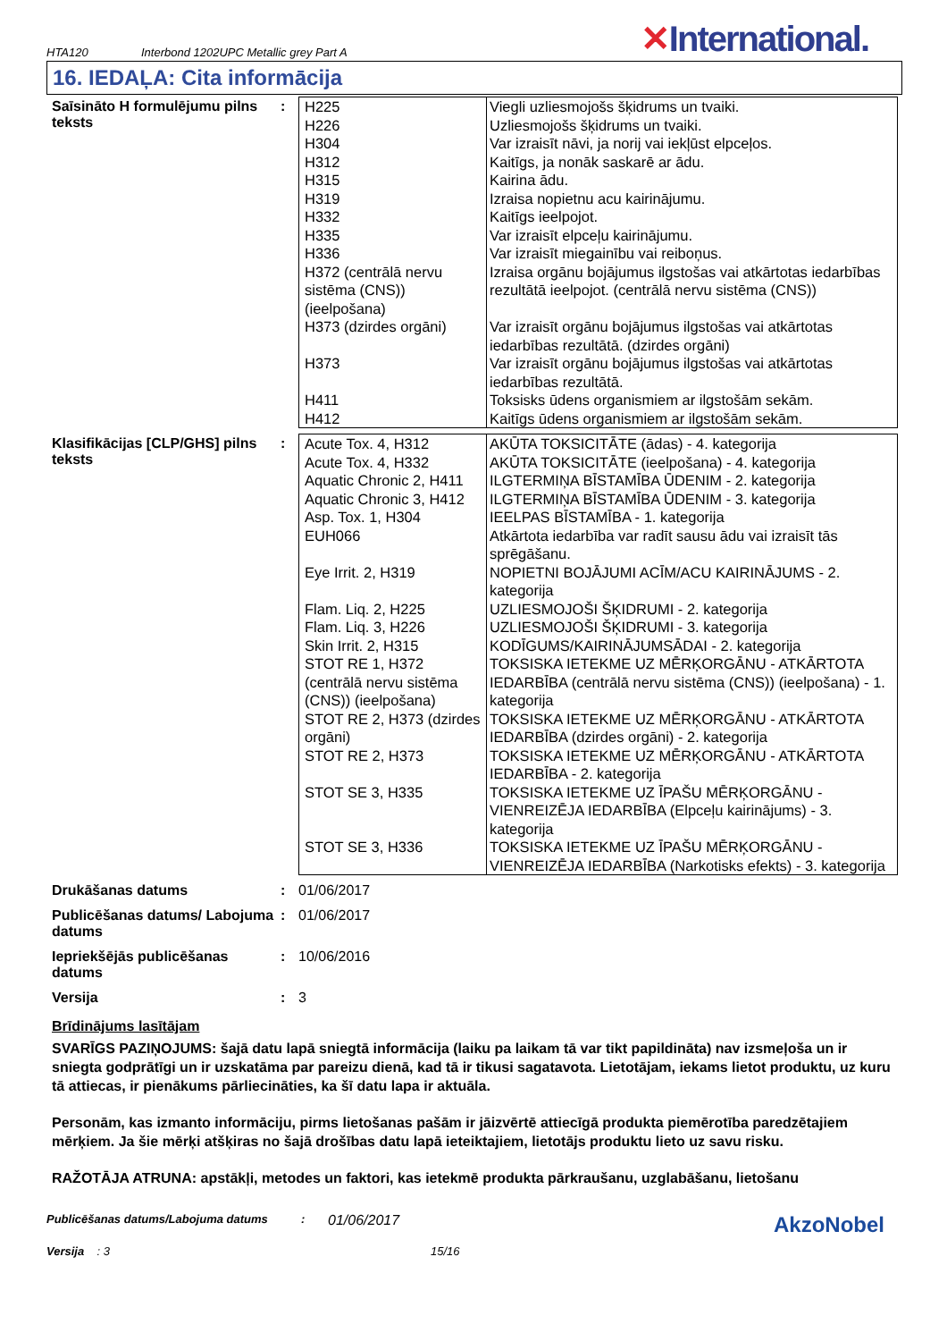HTA120
Interbond 1202UPC Metallic grey Part A
✕International.
16. IEDAĻA: Cita informācija
Saīsināto H formulējumu pilns teksts
:
| H225 | Viegli uzliesmojošs šķidrums un tvaiki. |
| H226 | Uzliesmojošs šķidrums un tvaiki. |
| H304 | Var izraisīt nāvi, ja norij vai iekļūst elpceļos. |
| H312 | Kaitīgs, ja nonāk saskarē ar ādu. |
| H315 | Kairina ādu. |
| H319 | Izraisa nopietnu acu kairinājumu. |
| H332 | Kaitīgs ieelpojot. |
| H335 | Var izraisīt elpceļu kairinājumu. |
| H336 | Var izraisīt miegainību vai reiboņus. |
| H372 (centrālā nervu sistēma (CNS)) (ieelpošana) | Izraisa orgānu bojājumus ilgstošas vai atkārtotas iedarbības rezultātā ieelpojot. (centrālā nervu sistēma (CNS)) |
| H373 (dzirdes orgāni) | Var izraisīt orgānu bojājumus ilgstošas vai atkārtotas iedarbības rezultātā. (dzirdes orgāni) |
| H373 | Var izraisīt orgānu bojājumus ilgstošas vai atkārtotas iedarbības rezultātā. |
| H411 | Toksisks ūdens organismiem ar ilgstošām sekām. |
| H412 | Kaitīgs ūdens organismiem ar ilgstošām sekām. |
Klasifikācijas [CLP/GHS] pilns teksts
:
| Acute Tox. 4, H312 | AKŪTA TOKSICITĀTE (ādas) - 4. kategorija |
| Acute Tox. 4, H332 | AKŪTA TOKSICITĀTE (ieelpošana) - 4. kategorija |
| Aquatic Chronic 2, H411 | ILGTERMIŅA BĪSTAMĪBA ŪDENIM - 2. kategorija |
| Aquatic Chronic 3, H412 | ILGTERMIŅA BĪSTAMĪBA ŪDENIM - 3. kategorija |
| Asp. Tox. 1, H304 | IEELPAS BĪSTAMĪBA - 1. kategorija |
| EUH066 | Atkārtota iedarbība var radīt sausu ādu vai izraisīt tās sprēgāšanu. |
| Eye Irrit. 2, H319 | NOPIETNI BOJĀJUMI ACĪM/ACU KAIRINĀJUMS - 2. kategorija |
| Flam. Liq. 2, H225 | UZLIESMOJOŠI ŠĶIDRUMI - 2. kategorija |
| Flam. Liq. 3, H226 | UZLIESMOJOŠI ŠĶIDRUMI - 3. kategorija |
| Skin Irrit. 2, H315 | KODĪGUMS/KAIRINĀJUMSĀDAI - 2. kategorija |
| STOT RE 1, H372 (centrālā nervu sistēma (CNS)) (ieelpošana) | TOKSISKA IETEKME UZ MĒRĶORGĀNU - ATKĀRTOTA IEDARBĪBA (centrālā nervu sistēma (CNS)) (ieelpošana) - 1. kategorija |
| STOT RE 2, H373 (dzirdes orgāni) | TOKSISKA IETEKME UZ MĒRĶORGĀNU - ATKĀRTOTA IEDARBĪBA (dzirdes orgāni) - 2. kategorija |
| STOT RE 2, H373 | TOKSISKA IETEKME UZ MĒRĶORGĀNU - ATKĀRTOTA IEDARBĪBA - 2. kategorija |
| STOT SE 3, H335 | TOKSISKA IETEKME UZ ĪPAŠU MĒRĶORGĀNU - VIENREIZĒJA IEDARBĪBA (Elpceļu kairinājums) - 3. kategorija |
| STOT SE 3, H336 | TOKSISKA IETEKME UZ ĪPAŠU MĒRĶORGĀNU - VIENREIZĒJA IEDARBĪBA (Narkotisks efekts) - 3. kategorija |
Drukāšanas datums : 01/06/2017
Publicēšanas datums/ Labojuma datums
: 01/06/2017
Iepriekšējās publicēšanas datums
: 10/06/2016
Versija : 3
Brīdinājums lasītājam
SVARĪGS PAZIŅOJUMS: šajā datu lapā sniegtā informācija (laiku pa laikam tā var tikt papildināta) nav izsmeļoša un ir sniegta godprātīgi un ir uzskatāma par pareizu dienā, kad tā ir tikusi sagatavota. Lietotājam, iekams lietot produktu, uz kuru tā attiecas, ir pienākums pārliecināties, ka šī datu lapa ir aktuāla.
Personām, kas izmanto informāciju, pirms lietošanas pašām ir jāizvērtē attiecīgā produkta piemērotība paredzētajiem mērķiem. Ja šie mērķi atšķiras no šajā drošības datu lapā ieteiktajiem, lietotājs produktu lieto uz savu risku.
RAŽOTĀJA ATRUNA: apstākļi, metodes un faktori, kas ietekmē produkta pārkraušanu, uzglabāšanu, lietošanu
Publicēšanas datums/Labojuma datums :
01/06/2017
AkzoNobel
Versija : 3 15/16